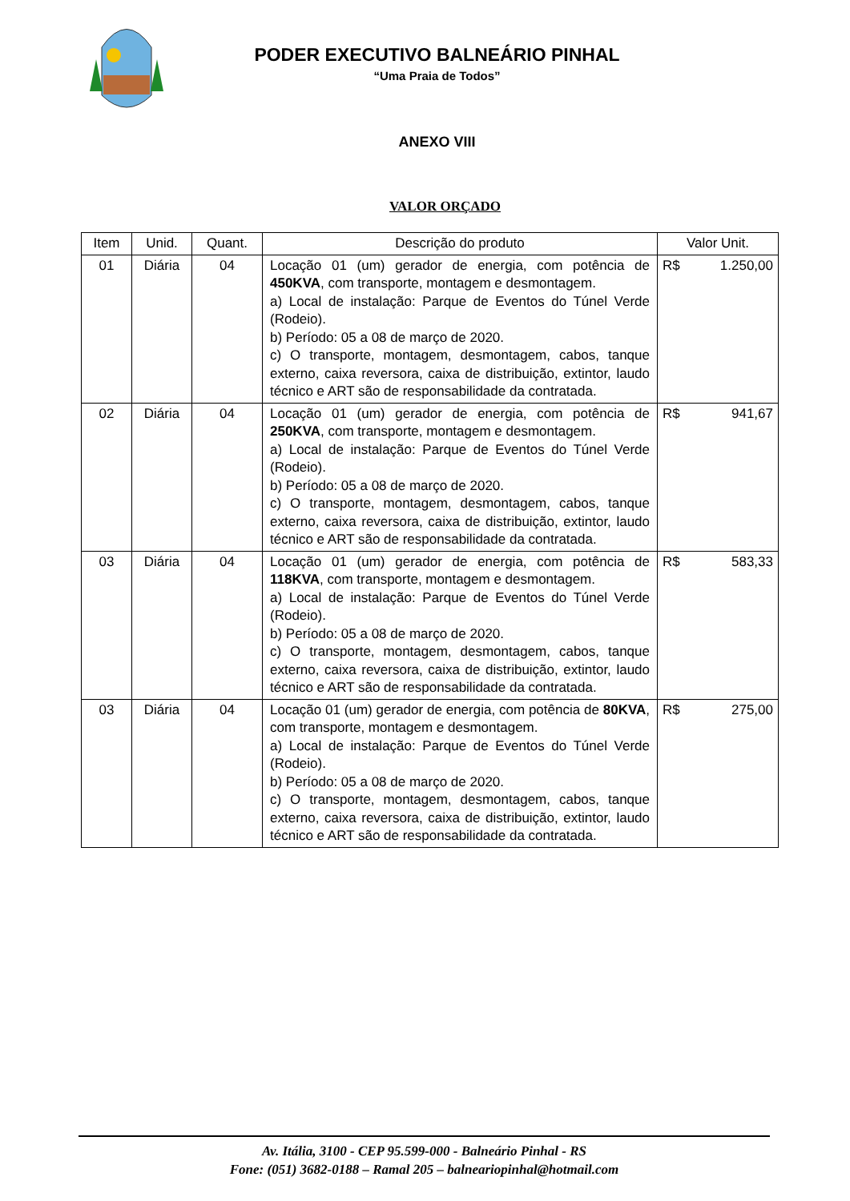PODER EXECUTIVO BALNEÁRIO PINHAL
“Uma Praia de Todos”
ANEXO VIII
VALOR ORÇADO
| Item | Unid. | Quant. | Descrição do produto | Valor Unit. |
| --- | --- | --- | --- | --- |
| 01 | Diária | 04 | Locação 01 (um) gerador de energia, com potência de 450KVA , com transporte, montagem e desmontagem. a) Local de instalação: Parque de Eventos do Túnel Verde (Rodeio). b) Período: 05 a 08 de março de 2020. c) O transporte, montagem, desmontagem, cabos, tanque externo, caixa reversora, caixa de distribuição, extintor, laudo técnico e ART são de responsabilidade da contratada. | R$ 1.250,00 |
| 02 | Diária | 04 | Locação 01 (um) gerador de energia, com potência de 250KVA , com transporte, montagem e desmontagem. a) Local de instalação: Parque de Eventos do Túnel Verde (Rodeio). b) Período: 05 a 08 de março de 2020. c) O transporte, montagem, desmontagem, cabos, tanque externo, caixa reversora, caixa de distribuição, extintor, laudo técnico e ART são de responsabilidade da contratada. | R$ 941,67 |
| 03 | Diária | 04 | Locação 01 (um) gerador de energia, com potência de 118KVA , com transporte, montagem e desmontagem. a) Local de instalação: Parque de Eventos do Túnel Verde (Rodeio). b) Período: 05 a 08 de março de 2020. c) O transporte, montagem, desmontagem, cabos, tanque externo, caixa reversora, caixa de distribuição, extintor, laudo técnico e ART são de responsabilidade da contratada. | R$ 583,33 |
| 03 | Diária | 04 | Locação 01 (um) gerador de energia, com potência de 80KVA , com transporte, montagem e desmontagem. a) Local de instalação: Parque de Eventos do Túnel Verde (Rodeio). b) Período: 05 a 08 de março de 2020. c) O transporte, montagem, desmontagem, cabos, tanque externo, caixa reversora, caixa de distribuição, extintor, laudo técnico e ART são de responsabilidade da contratada. | R$ 275,00 |
Av. Itália, 3100 - CEP 95.599-000 - Balneário Pinhal - RS
Fone: (051) 3682-0188 – Ramal 205 – balneariopinhal@hotmail.com